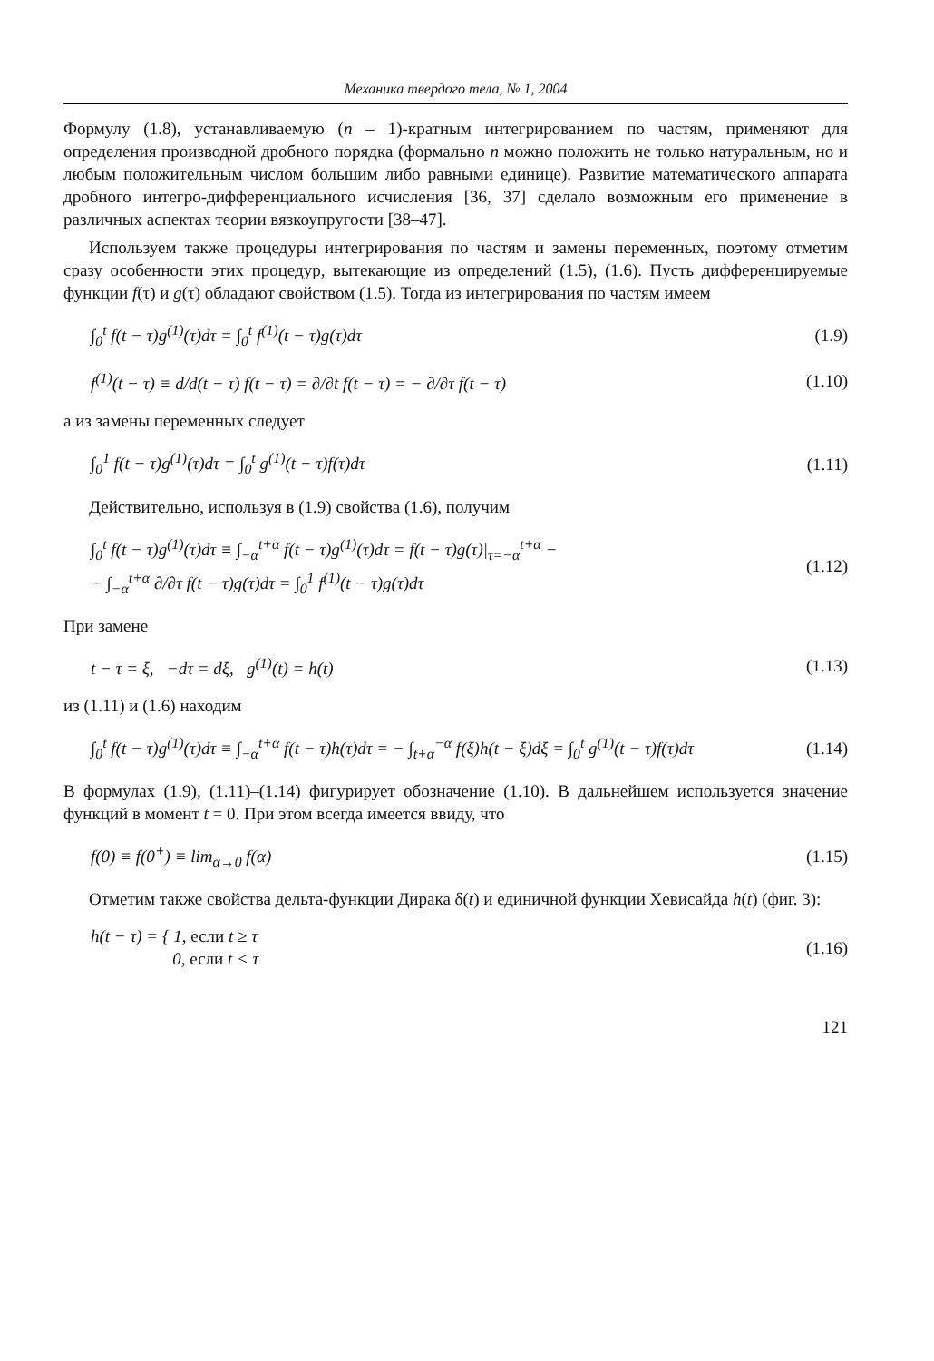Механика твердого тела, № 1, 2004
Формулу (1.8), устанавливаемую (n – 1)-кратным интегрированием по частям, применяют для определения производной дробного порядка (формально n можно положить не только натуральным, но и любым положительным числом большим либо равными единице). Развитие математического аппарата дробного интегро-дифференциального исчисления [36, 37] сделало возможным его применение в различных аспектах теории вязкоупругости [38–47].
Используем также процедуры интегрирования по частям и замены переменных, поэтому отметим сразу особенности этих процедур, вытекающие из определений (1.5), (1.6). Пусть дифференцируемые функции f(τ) и g(τ) обладают свойством (1.5). Тогда из интегрирования по частям имеем
∫<sub>0</sub><sup>t</sup> f(t − τ)g<sup>(1)</sup>(τ)dτ = ∫<sub>0</sub><sup>t</sup> f<sup>(1)</sup>(t − τ)g(τ)dτ
(1.9)
f<sup>(1)</sup>(t − τ) ≡ d/d(t − τ) f(t − τ) = ∂/∂t f(t − τ) = − ∂/∂τ f(t − τ)
(1.10)
а из замены переменных следует
∫<sub>0</sub><sup>1</sup> f(t − τ)g<sup>(1)</sup>(τ)dτ = ∫<sub>0</sub><sup>t</sup> g<sup>(1)</sup>(t − τ)f(τ)dτ
(1.11)
Действительно, используя в (1.9) свойства (1.6), получим
∫<sub>0</sub><sup>t</sup> f(t − τ)g<sup>(1)</sup>(τ)dτ ≡ ∫<sub>−α</sub><sup>t+α</sup> f(t − τ)g<sup>(1)</sup>(τ)dτ = f(t − τ)g(τ)|<sub>τ=−α</sub><sup>t+α</sup> −
− ∫<sub>−α</sub><sup>t+α</sup> ∂/∂τ f(t − τ)g(τ)dτ = ∫<sub>0</sub><sup>1</sup> f<sup>(1)</sup>(t − τ)g(τ)dτ
(1.12)
При замене
t − τ = ξ, −dτ = dξ, g<sup>(1)</sup>(t) = h(t)
(1.13)
из (1.11) и (1.6) находим
∫<sub>0</sub><sup>t</sup> f(t − τ)g<sup>(1)</sup>(τ)dτ ≡ ∫<sub>−α</sub><sup>t+α</sup> f(t − τ)h(τ)dτ = − ∫<sub>t+α</sub><sup>−α</sup> f(ξ)h(t − ξ)dξ = ∫<sub>0</sub><sup>t</sup> g<sup>(1)</sup>(t − τ)f(τ)dτ
(1.14)
В формулах (1.9), (1.11)–(1.14) фигурирует обозначение (1.10). В дальнейшем используется значение функций в момент t = 0. При этом всегда имеется ввиду, что
f(0) ≡ f(0<sup>+</sup>) ≡ lim<sub>α→0</sub> f(α) (1.15)
Отметим также свойства дельта-функции Дирака δ(t) и единичной функции Хевисайда h(t) (фиг. 3):
h(t − τ) = { 1, если t ≥ τ
0, если t < τ
(1.16)
121